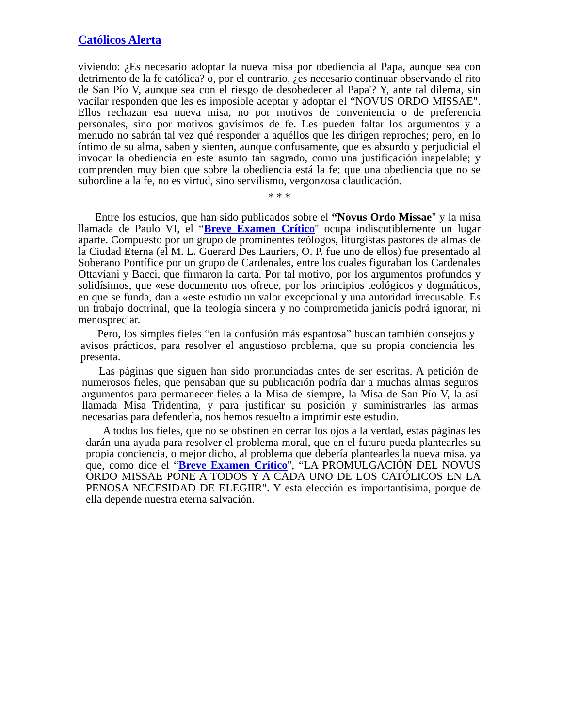Católicos Alerta
viviendo: ¿Es necesario adoptar la nueva misa por obediencia al Papa, aunque sea con detrimento de la fe católica? o, por el contrario, ¿es necesario continuar observando el rito de San Pío V, aunque sea con el riesgo de desobedecer al Papa'? Y, ante tal dilema, sin vacilar responden que les es imposible aceptar y adoptar el “NOVUS ORDO MISSAE". Ellos rechazan esa nueva misa, no por motivos de conveniencia o de preferencia personales, sino por motivos gavísimos de fe. Les pueden faltar los argumentos y a menudo no sabrán tal vez qué responder a aquéllos que les dirigen reproches; pero, en lo íntimo de su alma, saben y sienten, aunque confusamente, que es absurdo y perjudicial el invocar la obediencia en este asunto tan sagrado, como una justificación inapelable; y comprenden muy bien que sobre la obediencia está la fe; que una obediencia que no se subordine a la fe, no es virtud, sino servilismo, vergonzosa claudicación.
* * *
Entre los estudios, que han sido publicados sobre el “Novus Ordo Missae" y la misa llamada de Paulo VI, el “Breve Examen Crítico'' ocupa indiscutiblemente un lugar aparte. Compuesto por un grupo de prominentes teólogos, liturgistas pastores de almas de la Ciudad Eterna (el M. L. Guerard Des Lauriers, O. P. fue uno de ellos) fue presentado al Soberano Pontífice por un grupo de Cardenales, entre los cuales figuraban los Cardenales Ottaviani y Bacci, que firmaron la carta. Por tal motivo, por los argumentos profundos y solidísimos, que «ese documento nos ofrece, por los principios teológicos y dogmáticos, en que se funda, dan a «este estudio un valor excepcional y una autoridad irrecusable. Es un trabajo doctrinal, que la teología sincera y no comprometida janicís podrá ignorar, ni menospreciar.
Pero, los simples fieles “en la confusión más espantosa” buscan también consejos y avisos prácticos, para resolver el angustioso problema, que su propia conciencia les presenta.
Las páginas que siguen han sido pronunciadas antes de ser escritas. A petición de numerosos fieles, que pensaban que su publicación podría dar a muchas almas seguros argumentos para permanecer fieles a la Misa de siempre, la Misa de San Pío V, la así llamada Misa Tridentina, y para justificar su posición y suministrarles las armas necesarias para defenderla, nos hemos resuelto a imprimir este estudio.
A todos los fieles, que no se obstinen en cerrar los ojos a la verdad, estas páginas les darán una ayuda para resolver el problema moral, que en el futuro pueda plantearles su propia conciencia, o mejor dicho, al problema que debería plantearles la nueva misa, ya que, como dice el “Breve Examen Crítico'', “LA PROMULGACIÓN DEL NOVUS ORDO MISSAE PONE A TODOS Y A CADA UNO DE LOS CATÓLICOS EN LA PENOSA NECESIDAD DE ELEGIIR". Y esta elección es importantísima, porque de ella depende nuestra eterna salvación.